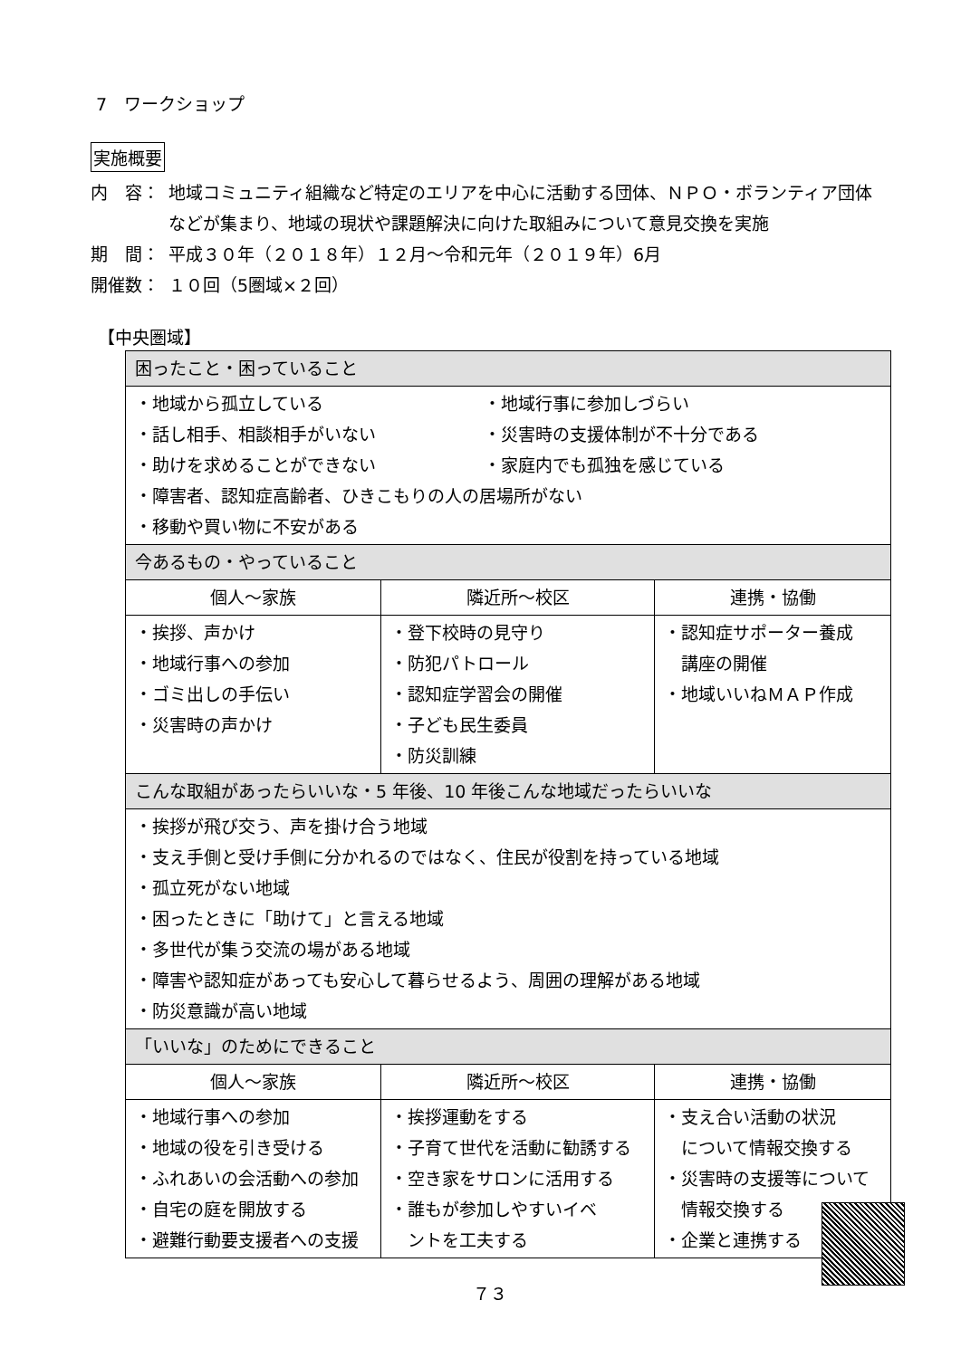7　ワークショップ
実施概要
内　容： 地域コミュニティ組織など特定のエリアを中心に活動する団体、ＮＰＯ・ボランティア団体などが集まり、地域の現状や課題解決に向けた取組みについて意見交換を実施
期　間： 平成３０年（２０１８年）１２月～令和元年（２０１９年）6月
開催数： １０回（5圏域×２回）
【中央圏域】
| 困ったこと・困っていること | | |
| --- | --- | --- |
| ・地域から孤立している ・地域行事に参加しづらい ・話し相手、相談相手がいない ・災害時の支援体制が不十分である ・助けを求めることができない ・家庭内でも孤独を感じている ・障害者、認知症高齢者、ひきこもりの人の居場所がない ・移動や買い物に不安がある | | |
| 今あるもの・やっていること | | |
| 個人～家族 | 隣近所～校区 | 連携・協働 |
| ・挨拶、声かけ ・地域行事への参加 ・ゴミ出しの手伝い ・災害時の声かけ | ・登下校時の見守り ・防犯パトロール ・認知症学習会の開催 ・子ども民生委員 ・防災訓練 | ・認知症サポーター養成 講座の開催 ・地域いいねＭＡＰ作成 |
| こんな取組があったらいいな・5 年後、10 年後こんな地域だったらいいな | | |
| ・挨拶が飛び交う、声を掛け合う地域 ・支え手側と受け手側に分かれるのではなく、住民が役割を持っている地域 ・孤立死がない地域 ・困ったときに「助けて」と言える地域 ・多世代が集う交流の場がある地域 ・障害や認知症があっても安心して暮らせるよう、周囲の理解がある地域 ・防災意識が高い地域 | | |
| 「いいな」のためにできること | | |
| 個人～家族 | 隣近所～校区 | 連携・協働 |
| ・地域行事への参加 ・地域の役を引き受ける ・ふれあいの会活動への参加 ・自宅の庭を開放する ・避難行動要支援者への支援 | ・挨拶運動をする ・子育て世代を活動に勧誘する ・空き家をサロンに活用する ・誰もが参加しやすいイベ ントを工夫する | ・支え合い活動の状況 について情報交換する ・災害時の支援等について 情報交換する ・企業と連携する |
７３